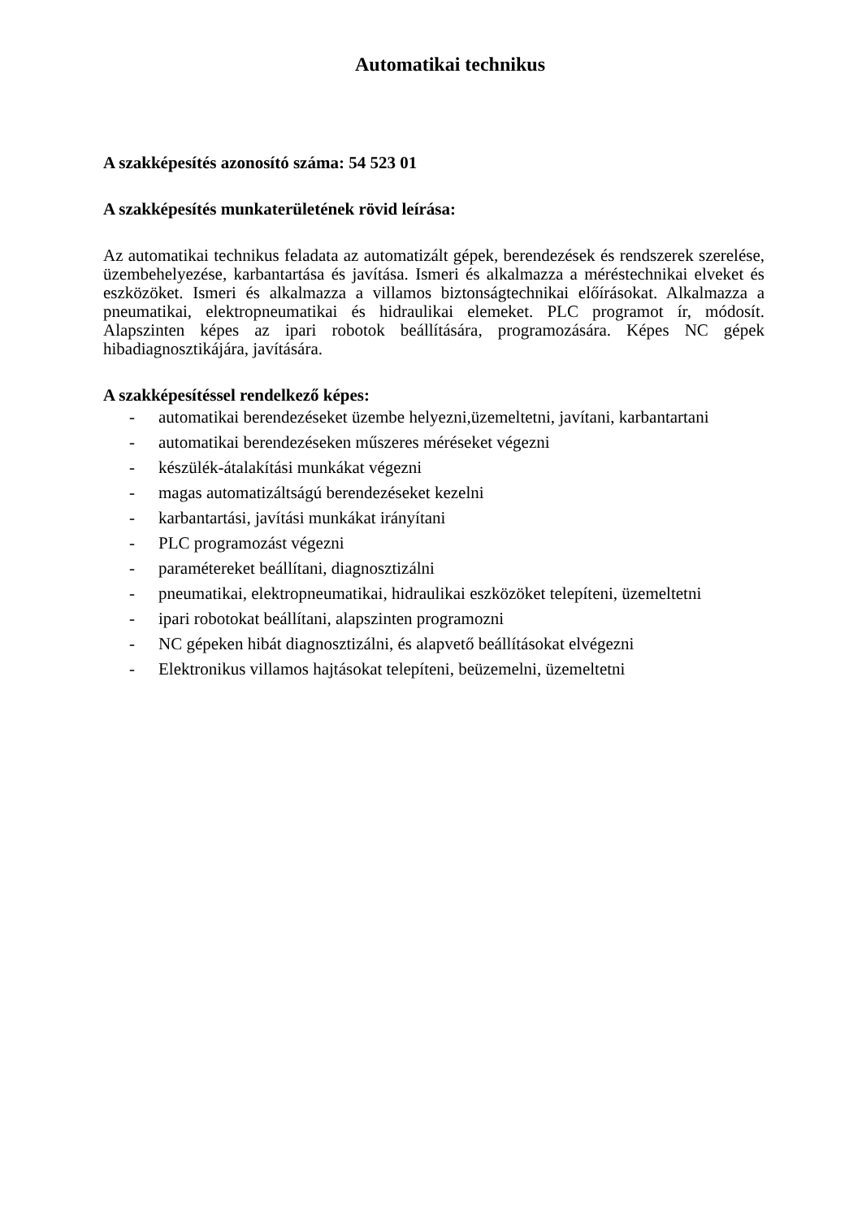Automatikai technikus
A szakképesítés azonosító száma: 54 523 01
A szakképesítés munkaterületének rövid leírása:
Az automatikai technikus feladata az automatizált gépek, berendezések és rendszerek szerelése, üzembehelyezése, karbantartása és javítása. Ismeri és alkalmazza a méréstechnikai elveket és eszközöket. Ismeri és alkalmazza a villamos biztonságtechnikai előírásokat. Alkalmazza a pneumatikai, elektropneumatikai és hidraulikai elemeket. PLC programot ír, módosít. Alapszinten képes az ipari robotok beállítására, programozására. Képes NC gépek hibadiagnosztikájára, javítására.
A szakképesítéssel rendelkező képes:
- automatikai berendezéseket üzembe helyezni,üzemeltetni, javítani, karbantartani
- automatikai berendezéseken műszeres méréseket végezni
- készülék-átalakítási munkákat végezni
- magas automatizáltságú berendezéseket kezelni
- karbantartási, javítási munkákat irányítani
- PLC programozást végezni
- paramétereket beállítani, diagnosztizálni
- pneumatikai, elektropneumatikai, hidraulikai eszközöket telepíteni, üzemeltetni
- ipari robotokat beállítani, alapszinten programozni
- NC gépeken hibát diagnosztizálni, és alapvető beállításokat elvégezni
- Elektronikus villamos hajtásokat telepíteni, beüzemelni, üzemeltetni